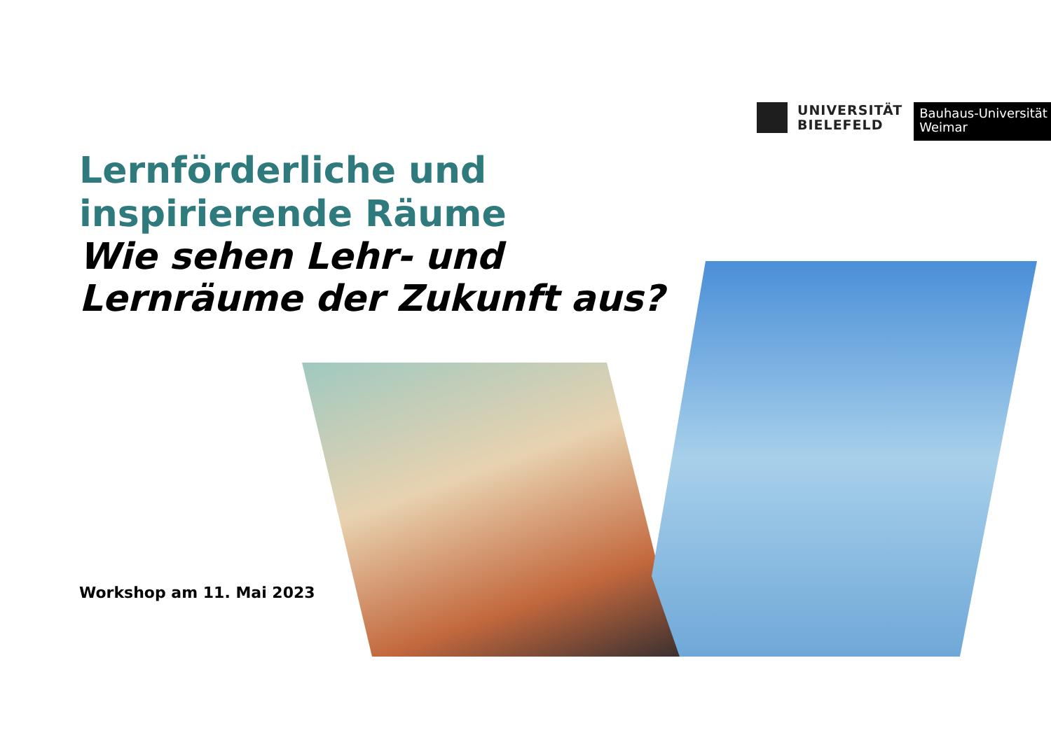UNIVERSITÄT
BIELEFELD
Bauhaus-Universität
Weimar
Lernförderliche und
inspirierende Räume
Wie sehen Lehr- und
Lernräume der Zukunft aus?
Workshop am 11. Mai 2023